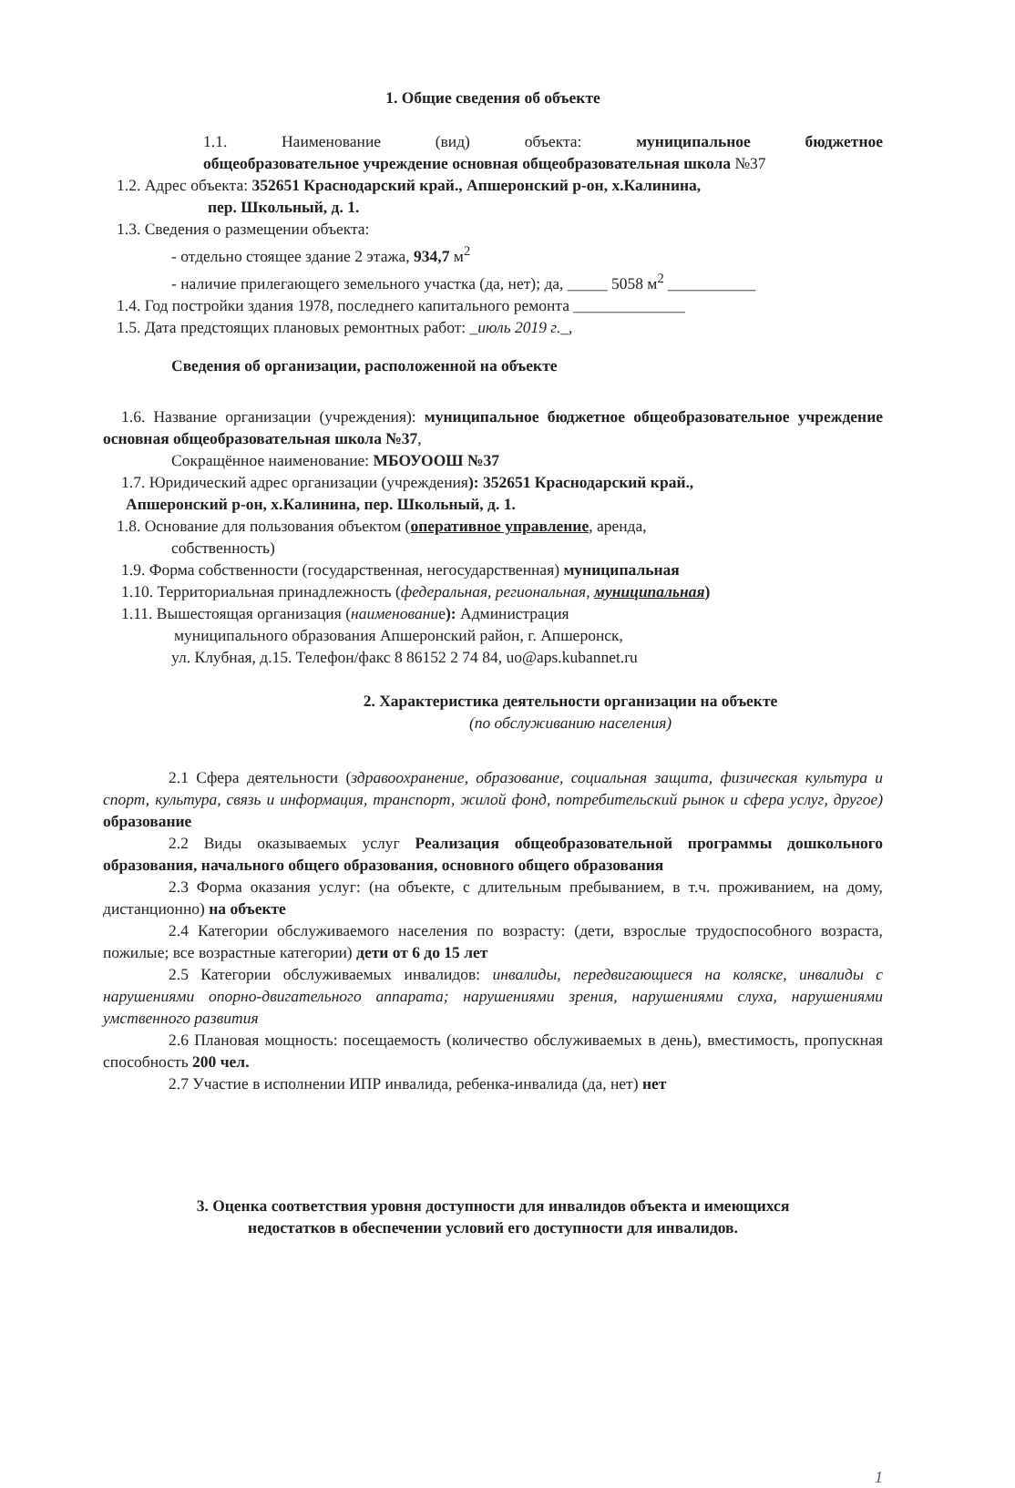1. Общие сведения об объекте
1.1. Наименование (вид) объекта: муниципальное бюджетное
общеобразовательное учреждение основная общеобразовательная школа №37
1.2. Адрес объекта: 352651 Краснодарский край., Апшеронский р-он, х.Калинина,
пер. Школьный, д. 1.
1.3. Сведения о размещении объекта:
- отдельно стоящее здание 2 этажа, 934,7 м<sup>2</sup>
- наличие прилегающего земельного участка (да, нет); да, _____ 5058 м<sup>2</sup> ___________
1.4. Год постройки здания 1978, последнего капитального ремонта ______________
1.5. Дата предстоящих плановых ремонтных работ: _июль 2019 г._,
Сведения об организации, расположенной на объекте
1.6. Название организации (учреждения): муниципальное бюджетное общеобразовательное учреждение основная общеобразовательная школа №37,
Сокращённое наименование: МБОУООШ №37
1.7. Юридический адрес организации (учреждения): 352651 Краснодарский край.,
Апшеронский р-он, х.Калинина, пер. Школьный, д. 1.
1.8. Основание для пользования объектом (оперативное управление, аренда,
собственность)
1.9. Форма собственности (государственная, негосударственная) муниципальная
1.10. Территориальная принадлежность (федеральная, региональная, муниципальная)
1.11. Вышестоящая организация (наименование): Администрация
муниципального образования Апшеронский район, г. Апшеронск,
ул. Клубная, д.15. Телефон/факс 8 86152 2 74 84, uo@aps.kubannet.ru
2. Характеристика деятельности организации на объекте
(по обслуживанию населения)
2.1 Сфера деятельности (здравоохранение, образование, социальная защита, физическая культура и спорт, культура, связь и информация, транспорт, жилой фонд, потребительский рынок и сфера услуг, другое) образование
2.2 Виды оказываемых услуг Реализация общеобразовательной программы дошкольного образования, начального общего образования, основного общего образования
2.3 Форма оказания услуг: (на объекте, с длительным пребыванием, в т.ч. проживанием, на дому, дистанционно) на объекте
2.4 Категории обслуживаемого населения по возрасту: (дети, взрослые трудоспособного возраста, пожилые; все возрастные категории) дети от 6 до 15 лет
2.5 Категории обслуживаемых инвалидов: инвалиды, передвигающиеся на коляске, инвалиды с нарушениями опорно-двигательного аппарата; нарушениями зрения, нарушениями слуха, нарушениями умственного развития
2.6 Плановая мощность: посещаемость (количество обслуживаемых в день), вместимость, пропускная способность 200 чел.
2.7 Участие в исполнении ИПР инвалида, ребенка-инвалида (да, нет) нет
3. Оценка соответствия уровня доступности для инвалидов объекта и имеющихся
недостатков в обеспечении условий его доступности для инвалидов.
1